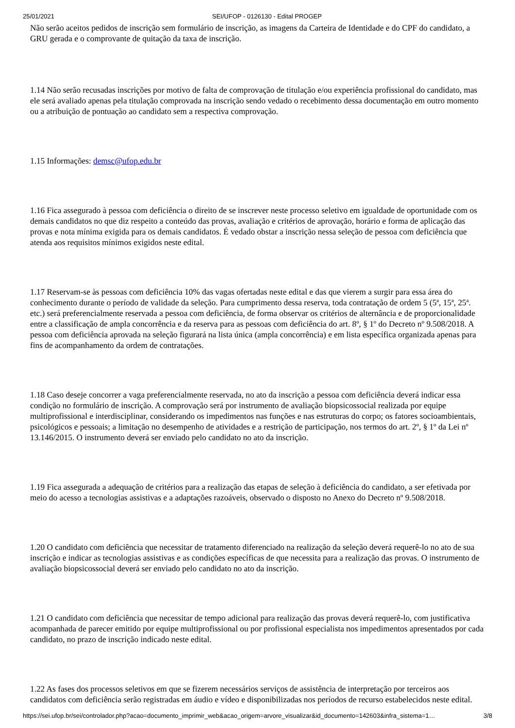25/01/2021 SEI/UFOP - 0126130 - Edital PROGEP
Não serão aceitos pedidos de inscrição sem formulário de inscrição, as imagens da Carteira de Identidade e do CPF do candidato, a GRU gerada e o comprovante de quitação da taxa de inscrição.
1.14 Não serão recusadas inscrições por motivo de falta de comprovação de titulação e/ou experiência profissional do candidato, mas ele será avaliado apenas pela titulação comprovada na inscrição sendo vedado o recebimento dessa documentação em outro momento ou a atribuição de pontuação ao candidato sem a respectiva comprovação.
1.15 Informações: demsc@ufop.edu.br
1.16 Fica assegurado à pessoa com deficiência o direito de se inscrever neste processo seletivo em igualdade de oportunidade com os demais candidatos no que diz respeito a conteúdo das provas, avaliação e critérios de aprovação, horário e forma de aplicação das provas e nota mínima exigida para os demais candidatos. É vedado obstar a inscrição nessa seleção de pessoa com deficiência que atenda aos requisitos mínimos exigidos neste edital.
1.17 Reservam-se às pessoas com deficiência 10% das vagas ofertadas neste edital e das que vierem a surgir para essa área do conhecimento durante o período de validade da seleção. Para cumprimento dessa reserva, toda contratação de ordem 5 (5ª, 15ª, 25ª. etc.) será preferencialmente reservada a pessoa com deficiência, de forma observar os critérios de alternância e de proporcionalidade entre a classificação de ampla concorrência e da reserva para as pessoas com deficiência do art. 8º, § 1º do Decreto nº 9.508/2018. A pessoa com deficiência aprovada na seleção figurará na lista única (ampla concorrência) e em lista específica organizada apenas para fins de acompanhamento da ordem de contratações.
1.18 Caso deseje concorrer a vaga preferencialmente reservada, no ato da inscrição a pessoa com deficiência deverá indicar essa condição no formulário de inscrição. A comprovação será por instrumento de avaliação biopsicossocial realizada por equipe multiprofissional e interdisciplinar, considerando os impedimentos nas funções e nas estruturas do corpo; os fatores socioambientais, psicológicos e pessoais; a limitação no desempenho de atividades e a restrição de participação, nos termos do art. 2º, § 1º da Lei nº 13.146/2015. O instrumento deverá ser enviado pelo candidato no ato da inscrição.
1.19 Fica assegurada a adequação de critérios para a realização das etapas de seleção à deficiência do candidato, a ser efetivada por meio do acesso a tecnologias assistivas e a adaptações razoáveis, observado o disposto no Anexo do Decreto nº 9.508/2018.
1.20 O candidato com deficiência que necessitar de tratamento diferenciado na realização da seleção deverá requerê-lo no ato de sua inscrição e indicar as tecnologias assistivas e as condições específicas de que necessita para a realização das provas. O instrumento de avaliação biopsicossocial deverá ser enviado pelo candidato no ato da inscrição.
1.21 O candidato com deficiência que necessitar de tempo adicional para realização das provas deverá requerê-lo, com justificativa acompanhada de parecer emitido por equipe multiprofissional ou por profissional especialista nos impedimentos apresentados por cada candidato, no prazo de inscrição indicado neste edital.
1.22 As fases dos processos seletivos em que se fizerem necessários serviços de assistência de interpretação por terceiros aos candidatos com deficiência serão registradas em áudio e vídeo e disponibilizadas nos períodos de recurso estabelecidos neste edital.
https://sei.ufop.br/sei/controlador.php?acao=documento_imprimir_web&acao_origem=arvore_visualizar&id_documento=142603&infra_sistema=1… 3/8